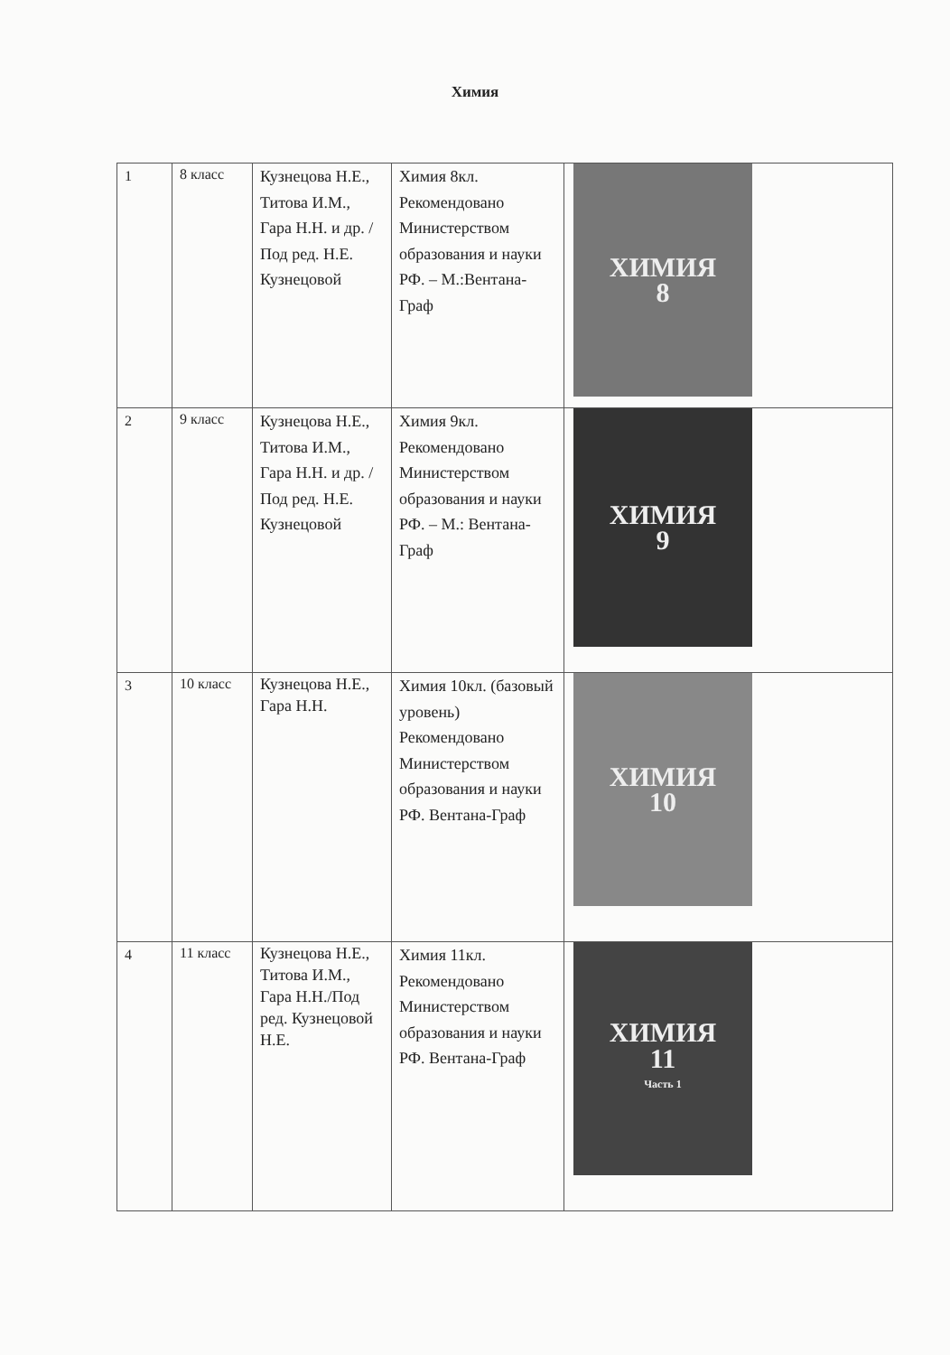Химия
| 1 | 8 класс | Кузнецова Н.Е., Титова И.М., Гара Н.Н. и др. /Под ред. Н.Е. Кузнецовой | Химия 8кл. Рекомендовано Министерством образования и науки РФ. – М.:Вентана-Граф | ХИМИЯ 8 |
| 2 | 9 класс | Кузнецова Н.Е., Титова И.М., Гара Н.Н. и др. /Под ред. Н.Е. Кузнецовой | Химия 9кл. Рекомендовано Министерством образования и науки РФ. – М.: Вентана-Граф | ХИМИЯ 9 |
| 3 | 10 класс | Кузнецова Н.Е., Гара Н.Н. | Химия 10кл. (базовый уровень) Рекомендовано Министерством образования и науки РФ. Вентана-Граф | ХИМИЯ 10 |
| 4 | 11 класс | Кузнецова Н.Е., Титова И.М., Гара Н.Н./Под ред. Кузнецовой Н.Е. | Химия 11кл. Рекомендовано Министерством образования и науки РФ. Вентана-Граф | ХИМИЯ 11 Часть 1 |